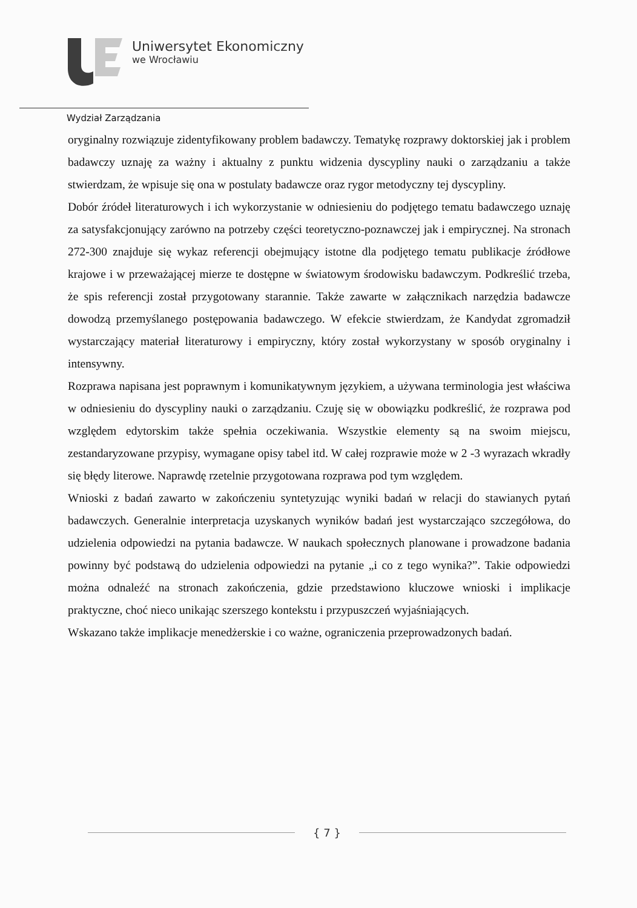Uniwersytet Ekonomiczny
we Wrocławiu
Wydział Zarządzania
oryginalny rozwiązuje zidentyfikowany problem badawczy. Tematykę rozprawy doktorskiej jak i problem badawczy uznaję za ważny i aktualny z punktu widzenia dyscypliny nauki o zarządzaniu a także stwierdzam, że wpisuje się ona w postulaty badawcze oraz rygor metodyczny tej dyscypliny.
Dobór źródeł literaturowych i ich wykorzystanie w odniesieniu do podjętego tematu badawczego uznaję za satysfakcjonujący zarówno na potrzeby części teoretyczno-poznawczej jak i empirycznej. Na stronach 272-300 znajduje się wykaz referencji obejmujący istotne dla podjętego tematu publikacje źródłowe krajowe i w przeważającej mierze te dostępne w światowym środowisku badawczym. Podkreślić trzeba, że spis referencji został przygotowany starannie. Także zawarte w załącznikach narzędzia badawcze dowodzą przemyślanego postępowania badawczego. W efekcie stwierdzam, że Kandydat zgromadził wystarczający materiał literaturowy i empiryczny, który został wykorzystany w sposób oryginalny i intensywny.
Rozprawa napisana jest poprawnym i komunikatywnym językiem, a używana terminologia jest właściwa w odniesieniu do dyscypliny nauki o zarządzaniu. Czuję się w obowiązku podkreślić, że rozprawa pod względem edytorskim także spełnia oczekiwania. Wszystkie elementy są na swoim miejscu, zestandaryzowane przypisy, wymagane opisy tabel itd. W całej rozprawie może w 2 -3 wyrazach wkradły się błędy literowe. Naprawdę rzetelnie przygotowana rozprawa pod tym względem.
Wnioski z badań zawarto w zakończeniu syntetyzując wyniki badań w relacji do stawianych pytań badawczych. Generalnie interpretacja uzyskanych wyników badań jest wystarczająco szczegółowa, do udzielenia odpowiedzi na pytania badawcze. W naukach społecznych planowane i prowadzone badania powinny być podstawą do udzielenia odpowiedzi na pytanie „i co z tego wynika?”. Takie odpowiedzi można odnaleźć na stronach zakończenia, gdzie przedstawiono kluczowe wnioski i implikacje praktyczne, choć nieco unikając szerszego kontekstu i przypuszczeń wyjaśniających.
Wskazano także implikacje menedżerskie i co ważne, ograniczenia przeprowadzonych badań.
{ 7 }